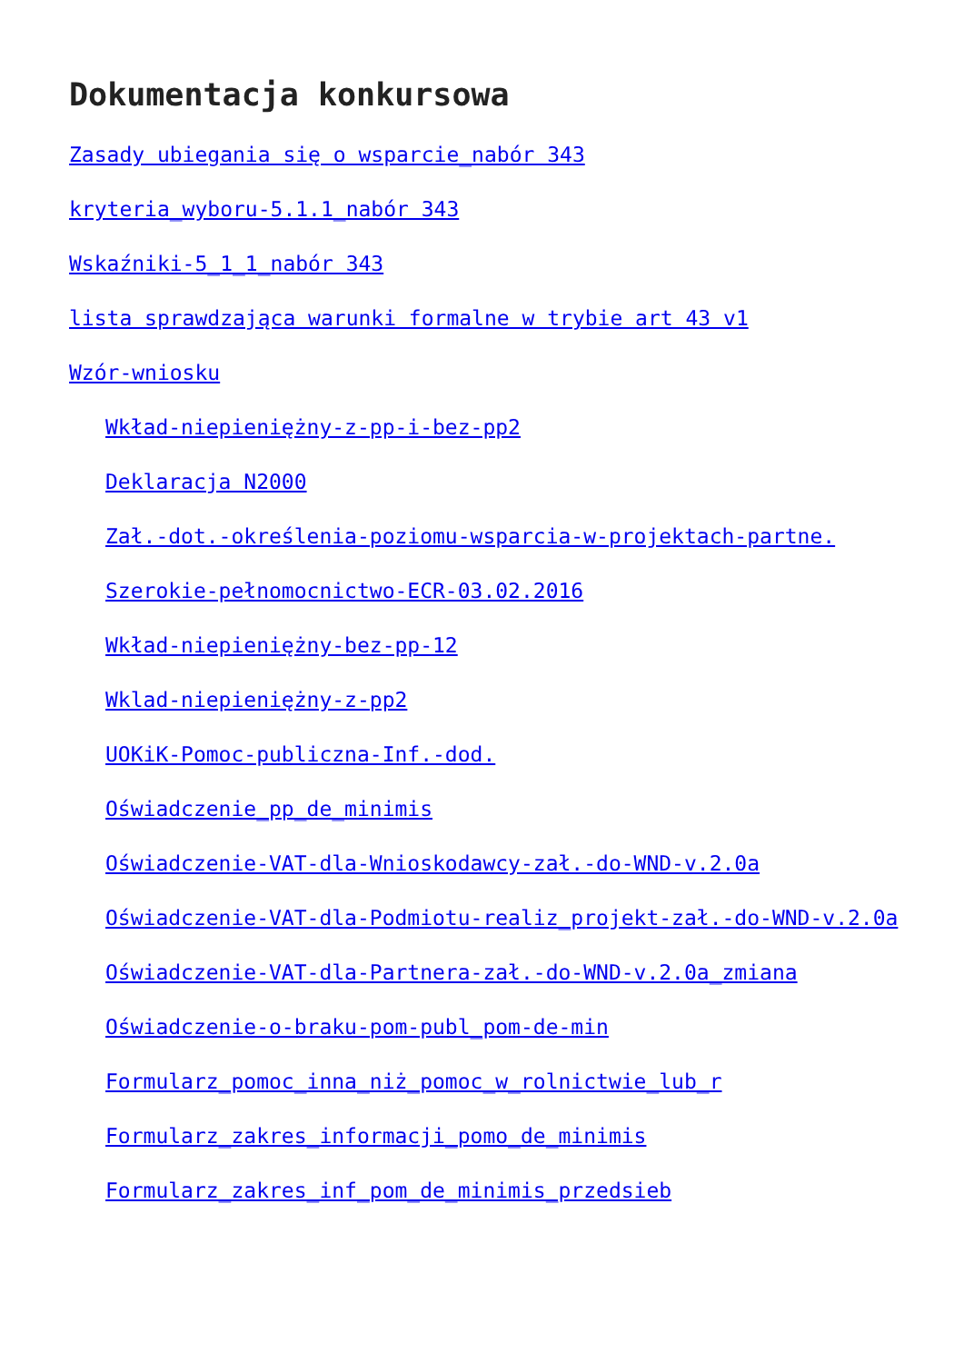Dokumentacja konkursowa
Zasady ubiegania się o wsparcie_nabór 343
kryteria_wyboru-5.1.1_nabór 343
Wskaźniki-5_1_1_nabór 343
lista sprawdzająca warunki formalne w trybie art 43 v1
Wzór-wniosku
Wkład-niepieniężny-z-pp-i-bez-pp2
Deklaracja N2000
Zał.-dot.-określenia-poziomu-wsparcia-w-projektach-partne.
Szerokie-pełnomocnictwo-ECR-03.02.2016
Wkład-niepieniężny-bez-pp-12
Wklad-niepieniężny-z-pp2
UOKiK-Pomoc-publiczna-Inf.-dod.
Oświadczenie_pp_de_minimis
Oświadczenie-VAT-dla-Wnioskodawcy-zał.-do-WND-v.2.0a
Oświadczenie-VAT-dla-Podmiotu-realiz_projekt-zał.-do-WND-v.2.0a
Oświadczenie-VAT-dla-Partnera-zał.-do-WND-v.2.0a_zmiana
Oświadczenie-o-braku-pom-publ_pom-de-min
Formularz_pomoc_inna_niż_pomoc_w_rolnictwie_lub_r
Formularz_zakres_informacji_pomo_de_minimis
Formularz_zakres_inf_pom_de_minimis_przedsieb